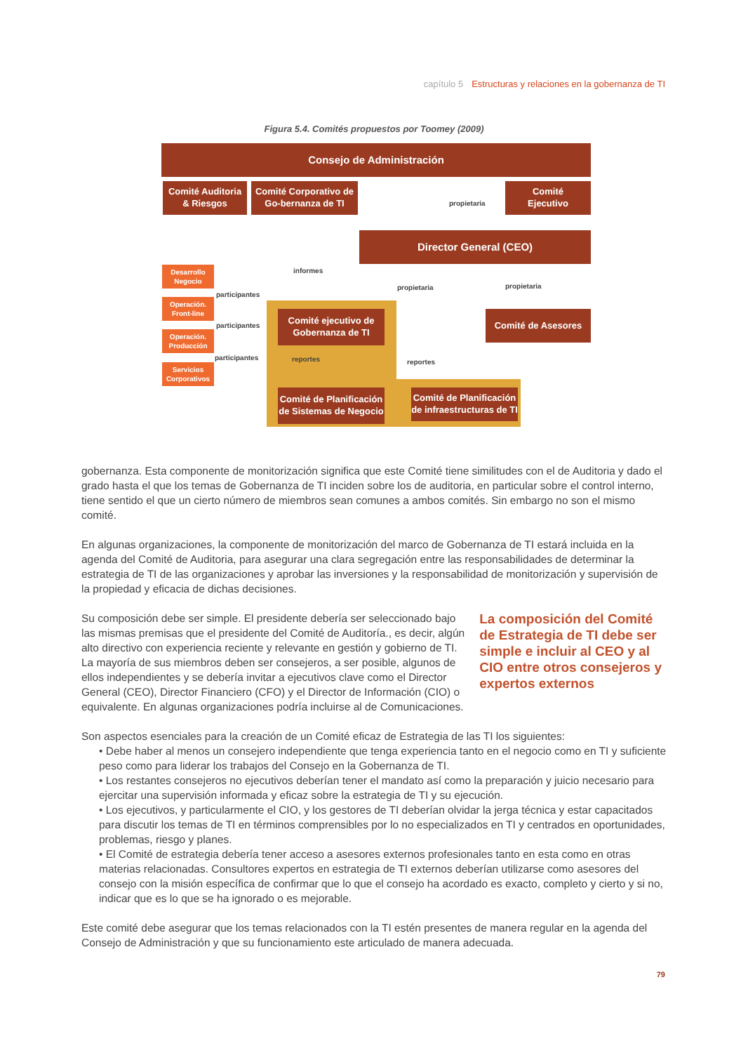capítulo 5 Estructuras y relaciones en la gobernanza de TI
Figura 5.4. Comités propuestos por Toomey (2009)
Consejo de Administración
Comité Auditoria
& Riesgos
Comité Corporativo de Go-bernanza de TI
propietaria
Comité
Ejecutivo
Director General (CEO)
Desarrollo
Negocio
Operación.
Front-line
Operación.
Producción
Servicios
Corporativos
informes
participantes
participantes
participantes
propietaria propietaria
Comité ejecutivo de
Gobernanza de TI
Comité de Asesores
reportes reportes
Comité de Planificación de Sistemas de Negocio
Comité de Planificación de infraestructuras de TI
gobernanza. Esta componente de monitorización significa que este Comité tiene similitudes con el de Auditoria y dado el grado hasta el que los temas de Gobernanza de TI inciden sobre los de auditoria, en particular sobre el control interno, tiene sentido el que un cierto número de miembros sean comunes a ambos comités. Sin embargo no son el mismo comité.
En algunas organizaciones, la componente de monitorización del marco de Gobernanza de TI estará incluida en la agenda del Comité de Auditoria, para asegurar una clara segregación entre las responsabilidades de determinar la estrategia de TI de las organizaciones y aprobar las inversiones y la responsabilidad de monitorización y supervisión de la propiedad y eficacia de dichas decisiones.
Su composición debe ser simple. El presidente debería ser seleccionado bajo las mismas premisas que el presidente del Comité de Auditoría., es decir, algún alto directivo con experiencia reciente y relevante en gestión y gobierno de TI. La mayoría de sus miembros deben ser consejeros, a ser posible, algunos de ellos independientes y se debería invitar a ejecutivos clave como el Director General (CEO), Director Financiero (CFO) y el Director de Información (CIO) o equivalente. En algunas organizaciones podría incluirse al de Comunicaciones.
La composición del Comité de Estrategia de TI debe ser simple e incluir al CEO y al CIO entre otros consejeros y expertos externos
Son aspectos esenciales para la creación de un Comité eficaz de Estrategia de las TI los siguientes:
• Debe haber al menos un consejero independiente que tenga experiencia tanto en el negocio como en TI y suficiente peso como para liderar los trabajos del Consejo en la Gobernanza de TI.
• Los restantes consejeros no ejecutivos deberían tener el mandato así como la preparación y juicio necesario para ejercitar una supervisión informada y eficaz sobre la estrategia de TI y su ejecución.
• Los ejecutivos, y particularmente el CIO, y los gestores de TI deberían olvidar la jerga técnica y estar capacitados para discutir los temas de TI en términos comprensibles por lo no especializados en TI y centrados en oportunidades, problemas, riesgo y planes.
• El Comité de estrategia debería tener acceso a asesores externos profesionales tanto en esta como en otras materias relacionadas. Consultores expertos en estrategia de TI externos deberían utilizarse como asesores del consejo con la misión específica de confirmar que lo que el consejo ha acordado es exacto, completo y cierto y si no, indicar que es lo que se ha ignorado o es mejorable.
Este comité debe asegurar que los temas relacionados con la TI estén presentes de manera regular en la agenda del Consejo de Administración y que su funcionamiento este articulado de manera adecuada.
79